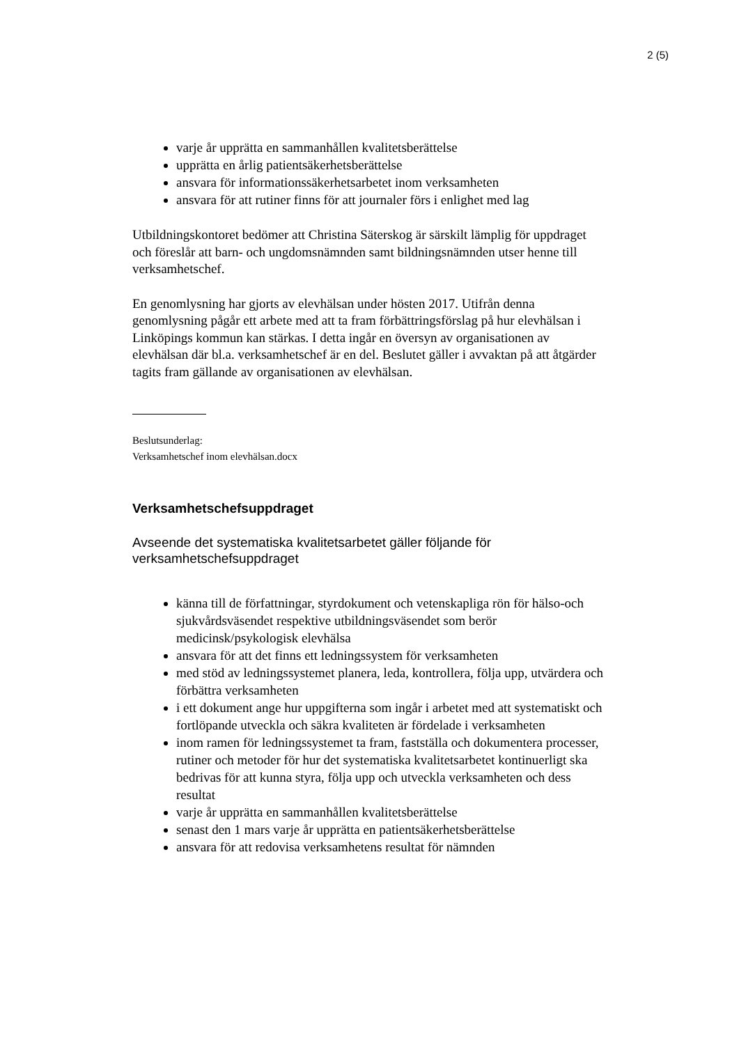2 (5)
varje år upprätta en sammanhållen kvalitetsberättelse
upprätta en årlig patientsäkerhetsberättelse
ansvara för informationssäkerhetsarbetet inom verksamheten
ansvara för att rutiner finns för att journaler förs i enlighet med lag
Utbildningskontoret bedömer att Christina Säterskog är särskilt lämplig för uppdraget och föreslår att barn- och ungdomsnämnden samt bildningsnämnden utser henne till verksamhetschef.
En genomlysning har gjorts av elevhälsan under hösten 2017. Utifrån denna genomlysning pågår ett arbete med att ta fram förbättringsförslag på hur elevhälsan i Linköpings kommun kan stärkas. I detta ingår en översyn av organisationen av elevhälsan där bl.a. verksamhetschef är en del. Beslutet gäller i avvaktan på att åtgärder tagits fram gällande av organisationen av elevhälsan.
Beslutsunderlag:
Verksamhetschef inom elevhälsan.docx
Verksamhetschefsuppdraget
Avseende det systematiska kvalitetsarbetet gäller följande för verksamhetschefsuppdraget
känna till de författningar, styrdokument och vetenskapliga rön för hälso-och sjukvårdsväsendet respektive utbildningsväsendet som berör medicinsk/psykologisk elevhälsa
ansvara för att det finns ett ledningssystem för verksamheten
med stöd av ledningssystemet planera, leda, kontrollera, följa upp, utvärdera och förbättra verksamheten
i ett dokument ange hur uppgifterna som ingår i arbetet med att systematiskt och fortlöpande utveckla och säkra kvaliteten är fördelade i verksamheten
inom ramen för ledningssystemet ta fram, fastställa och dokumentera processer, rutiner och metoder för hur det systematiska kvalitetsarbetet kontinuerligt ska bedrivas för att kunna styra, följa upp och utveckla verksamheten och dess resultat
varje år upprätta en sammanhållen kvalitetsberättelse
senast den 1 mars varje år upprätta en patientsäkerhetsberättelse
ansvara för att redovisa verksamhetens resultat för nämnden